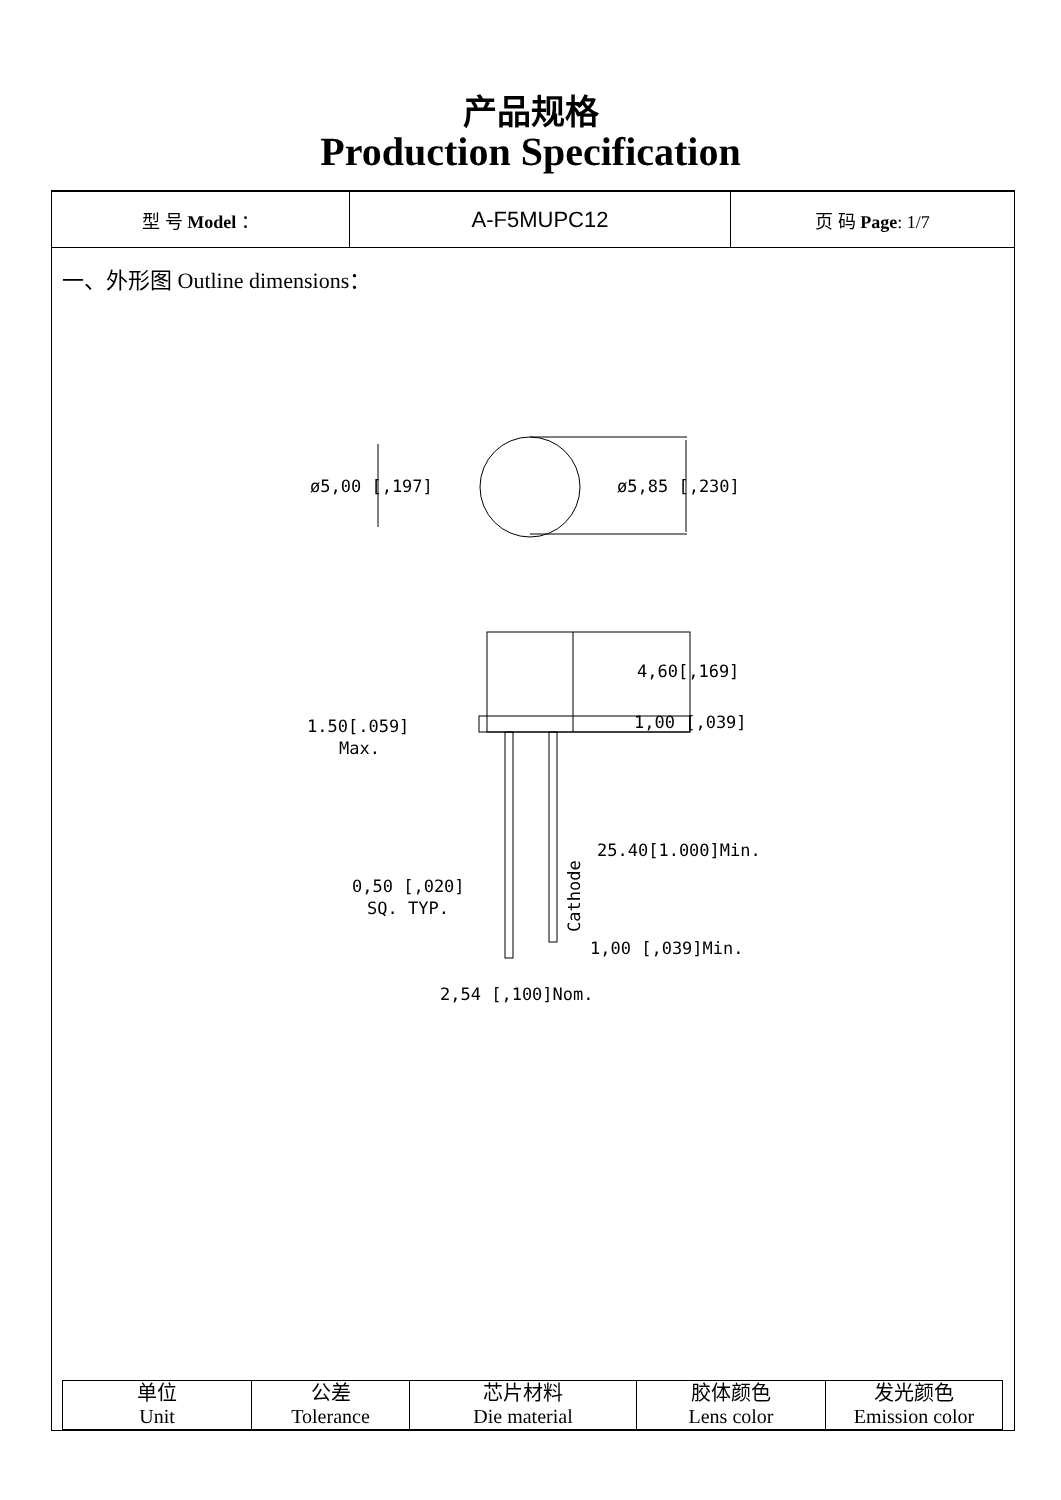产品规格
Production Specification
| 型 号 Model ： | A-F5MUPC12 | 页 码 Page : 1/7 |
一、外形图 Outline dimensions：
ø5,00 [,197]
ø5,85 [,230]
4,60[,169]
1.50[.059]
Max.
1,00 [,039]
25.40[1.000]Min.
0,50 [,020]
SQ. TYP.
1,00 [,039]Min.
2,54 [,100]Nom.
Cathode
| 单位 Unit | 公差 Tolerance | 芯片材料 Die material | 胶体颜色 Lens color | 发光颜色 Emission color |